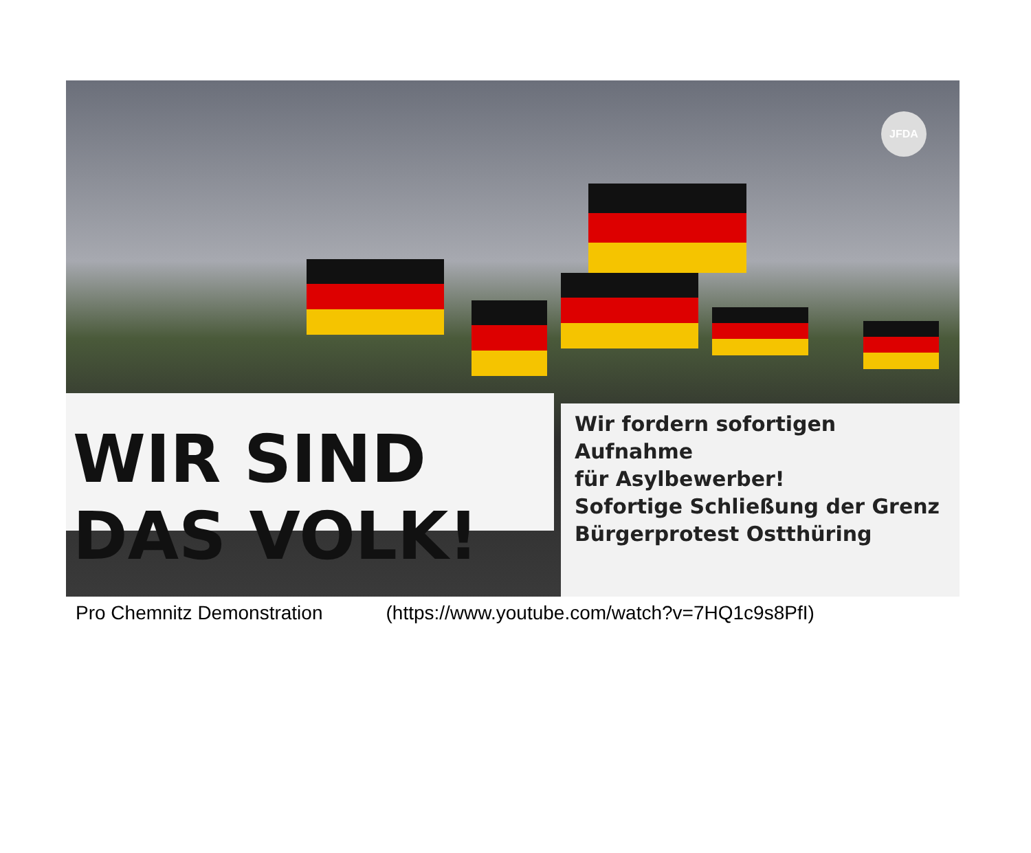JFDA
WIR SIND DAS VOLK!
Wir fordern sofortigen Aufnahme
für Asylbewerber!
Sofortige Schließung der Grenz
Bürgerprotest Ostthüring
Pro Chemnitz Demonstration (https://www.youtube.com/watch?v=7HQ1c9s8PfI)